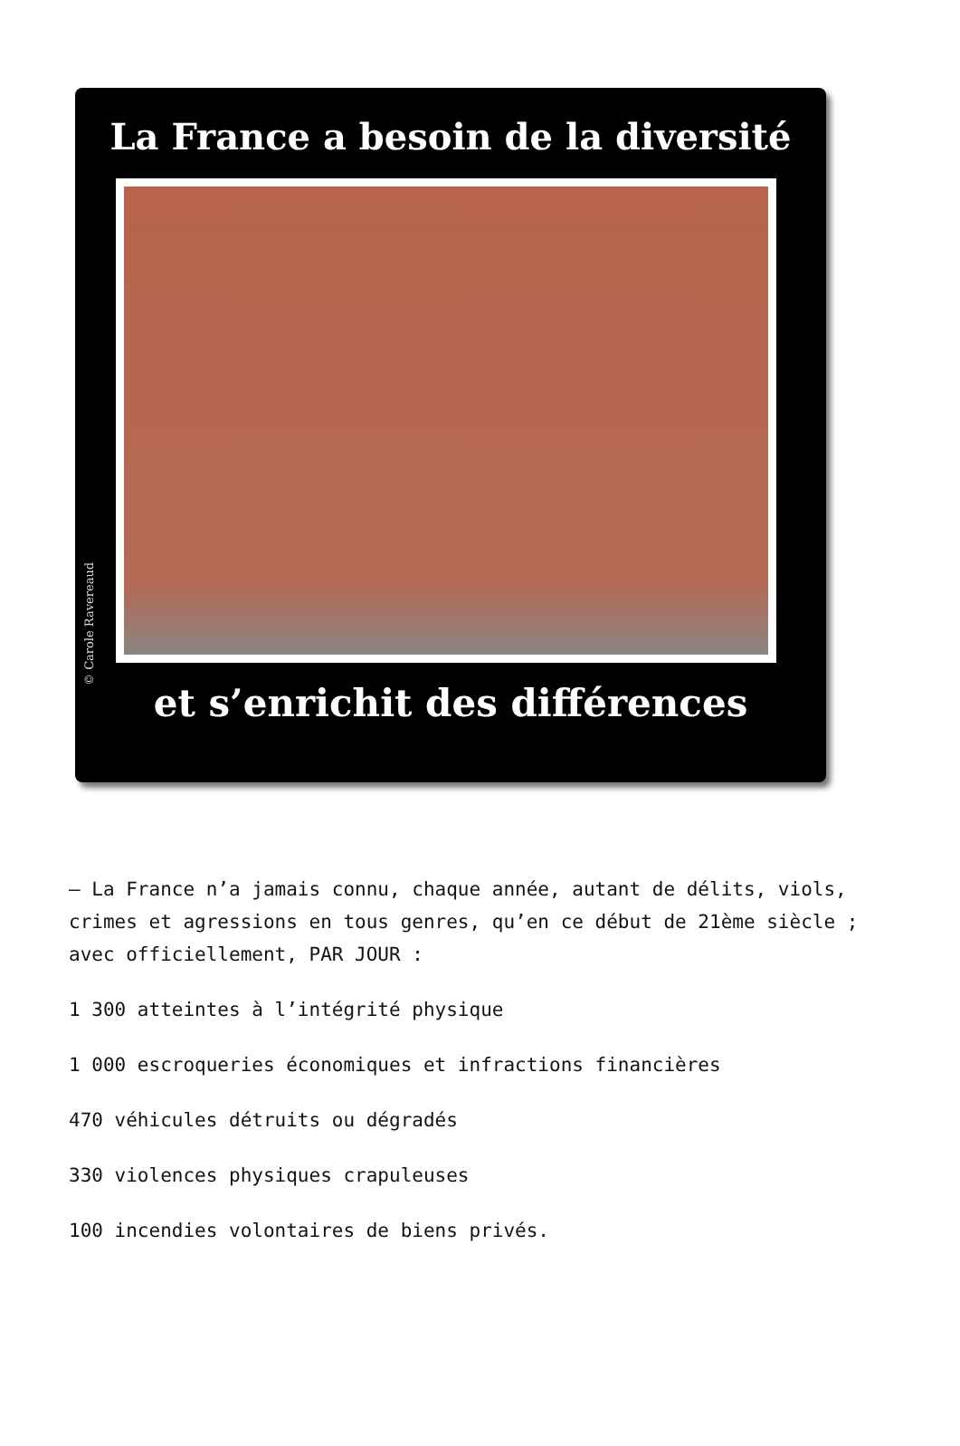La France a besoin de la diversité
et s’enrichit des différences
© Carole Ravereaud
– La France n’a jamais connu, chaque année, autant de délits, viols, crimes et agressions en tous genres, qu’en ce début de 21ème siècle ; avec officiellement, PAR JOUR :
1 300 atteintes à l’intégrité physique
1 000 escroqueries économiques et infractions financières
470 véhicules détruits ou dégradés
330 violences physiques crapuleuses
100 incendies volontaires de biens privés.